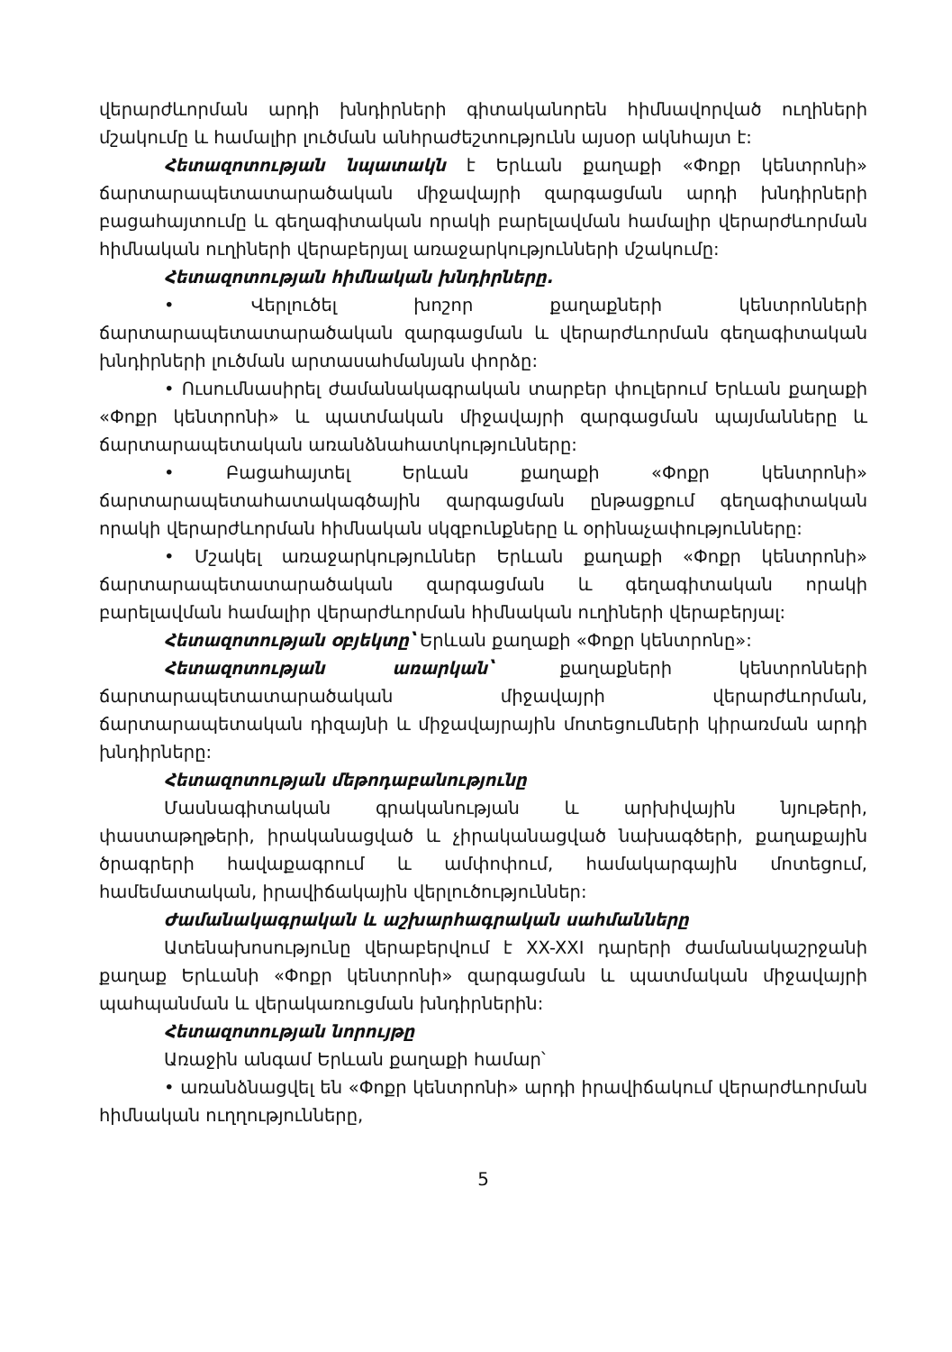վերարժևորման արդի խնդիրների գիտականորեն հիմնավորված ուղիների մշակումը և համալիր լուծման անհրաժեշտությունն այսօր ակնհայտ է:
Հետազոտության նպատակն է Երևան քաղաքի «Փոքր կենտրոնի» ճարտարապետատարածական միջավայրի զարգացման արդի խնդիրների բացահայտումը և գեղագիտական որակի բարելավման համալիր վերարժևորման հիմնական ուղիների վերաբերյալ առաջարկությունների մշակումը:
Հետազոտության հիմնական խնդիրները.
• Վերլուծել խոշոր քաղաքների կենտրոնների ճարտարապետատարածական զարգացման և վերարժևորման գեղագիտական խնդիրների լուծման արտասահմանյան փորձը:
• Ուսումնասիրել ժամանակագրական տարբեր փուլերում Երևան քաղաքի «Փոքր կենտրոնի» և պատմական միջավայրի զարգացման պայմանները և ճարտարապետական առանձնահատկությունները:
• Բացահայտել Երևան քաղաքի «Փոքր կենտրոնի» ճարտարապետահատակագծային զարգացման ընթացքում գեղագիտական որակի վերարժևորման հիմնական սկզբունքները և օրինաչափությունները:
• Մշակել առաջարկություններ Երևան քաղաքի «Փոքր կենտրոնի» ճարտարապետատարածական զարգացման և գեղագիտական որակի բարելավման համալիր վերարժևորման հիմնական ուղիների վերաբերյալ:
Հետազոտության օբյեկտը՝ Երևան քաղաքի «Փոքր կենտրոնը»:
Հետազոտության առարկան՝ քաղաքների կենտրոնների ճարտարապետատարածական միջավայրի վերարժևորման, ճարտարապետական դիզայնի և միջավայրային մոտեցումների կիրառման արդի խնդիրները:
Հետազոտության մեթոդաբանությունը
Մասնագիտական գրականության և արխիվային նյութերի, փաստաթղթերի, իրականացված և չիրականացված նախագծերի, քաղաքային ծրագրերի հավաքագրում և ամփոփում, համակարգային մոտեցում, համեմատական, իրավիճակային վերլուծություններ:
Ժամանակագրական և աշխարհագրական սահմանները
Ատենախոսությունը վերաբերվում է XX-XXI դարերի ժամանակաշրջանի քաղաք Երևանի «Փոքր կենտրոնի» զարգացման և պատմական միջավայրի պահպանման և վերակառուցման խնդիրներին:
Հետազոտության նորույթը
Առաջին անգամ Երևան քաղաքի համար՝
• առանձնացվել են «Փոքր կենտրոնի» արդի իրավիճակում վերարժևորման հիմնական ուղղությունները,
5